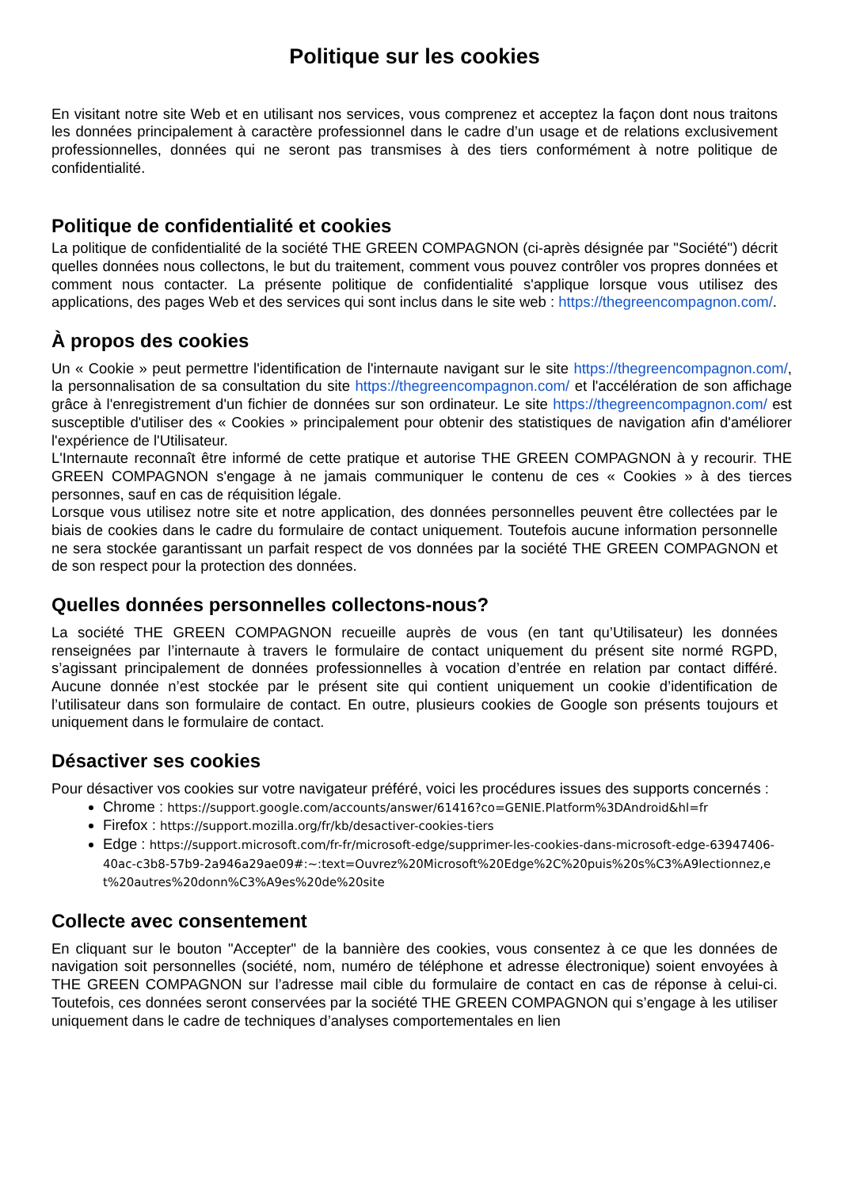Politique sur les cookies
En visitant notre site Web et en utilisant nos services, vous comprenez et acceptez la façon dont nous traitons les données principalement à caractère professionnel dans le cadre d’un usage et de relations exclusivement professionnelles, données qui ne seront pas transmises à des tiers conformément à notre politique de confidentialité.
Politique de confidentialité et cookies
La politique de confidentialité de la société THE GREEN COMPAGNON (ci-après désignée par "Société") décrit quelles données nous collectons, le but du traitement, comment vous pouvez contrôler vos propres données et comment nous contacter. La présente politique de confidentialité s'applique lorsque vous utilisez des applications, des pages Web et des services qui sont inclus dans le site web : https://thegreencompagnon.com/.
À propos des cookies
Un « Cookie » peut permettre l'identification de l'internaute navigant sur le site https://thegreencompagnon.com/, la personnalisation de sa consultation du site https://thegreencompagnon.com/ et l'accélération de son affichage grâce à l'enregistrement d'un fichier de données sur son ordinateur. Le site https://thegreencompagnon.com/ est susceptible d'utiliser des « Cookies » principalement pour obtenir des statistiques de navigation afin d'améliorer l'expérience de l'Utilisateur.
L'Internaute reconnaît être informé de cette pratique et autorise THE GREEN COMPAGNON à y recourir. THE GREEN COMPAGNON s'engage à ne jamais communiquer le contenu de ces « Cookies » à des tierces personnes, sauf en cas de réquisition légale.
Lorsque vous utilisez notre site et notre application, des données personnelles peuvent être collectées par le biais de cookies dans le cadre du formulaire de contact uniquement. Toutefois aucune information personnelle ne sera stockée garantissant un parfait respect de vos données par la société THE GREEN COMPAGNON et de son respect pour la protection des données.
Quelles données personnelles collectons-nous?
La société THE GREEN COMPAGNON recueille auprès de vous (en tant qu’Utilisateur) les données renseignées par l’internaute à travers le formulaire de contact uniquement du présent site normé RGPD, s’agissant principalement de données professionnelles à vocation d’entrée en relation par contact différé. Aucune donnée n’est stockée par le présent site qui contient uniquement un cookie d’identification de l’utilisateur dans son formulaire de contact. En outre, plusieurs cookies de Google son présents toujours et uniquement dans le formulaire de contact.
Désactiver ses cookies
Pour désactiver vos cookies sur votre navigateur préféré, voici les procédures issues des supports concernés :
Chrome : https://support.google.com/accounts/answer/61416?co=GENIE.Platform%3DAndroid&hl=fr
Firefox : https://support.mozilla.org/fr/kb/desactiver-cookies-tiers
Edge : https://support.microsoft.com/fr-fr/microsoft-edge/supprimer-les-cookies-dans-microsoft-edge-63947406-40ac-c3b8-57b9-2a946a29ae09#:~:text=Ouvrez%20Microsoft%20Edge%2C%20puis%20s%C3%A9lectionnez,et%20autres%20donn%C3%A9es%20de%20site
Collecte avec consentement
En cliquant sur le bouton "Accepter" de la bannière des cookies, vous consentez à ce que les données de navigation soit personnelles (société, nom, numéro de téléphone et adresse électronique) soient envoyées à THE GREEN COMPAGNON sur l’adresse mail cible du formulaire de contact en cas de réponse à celui-ci. Toutefois, ces données seront conservées par la société THE GREEN COMPAGNON qui s’engage à les utiliser uniquement dans le cadre de techniques d’analyses comportementales en lien